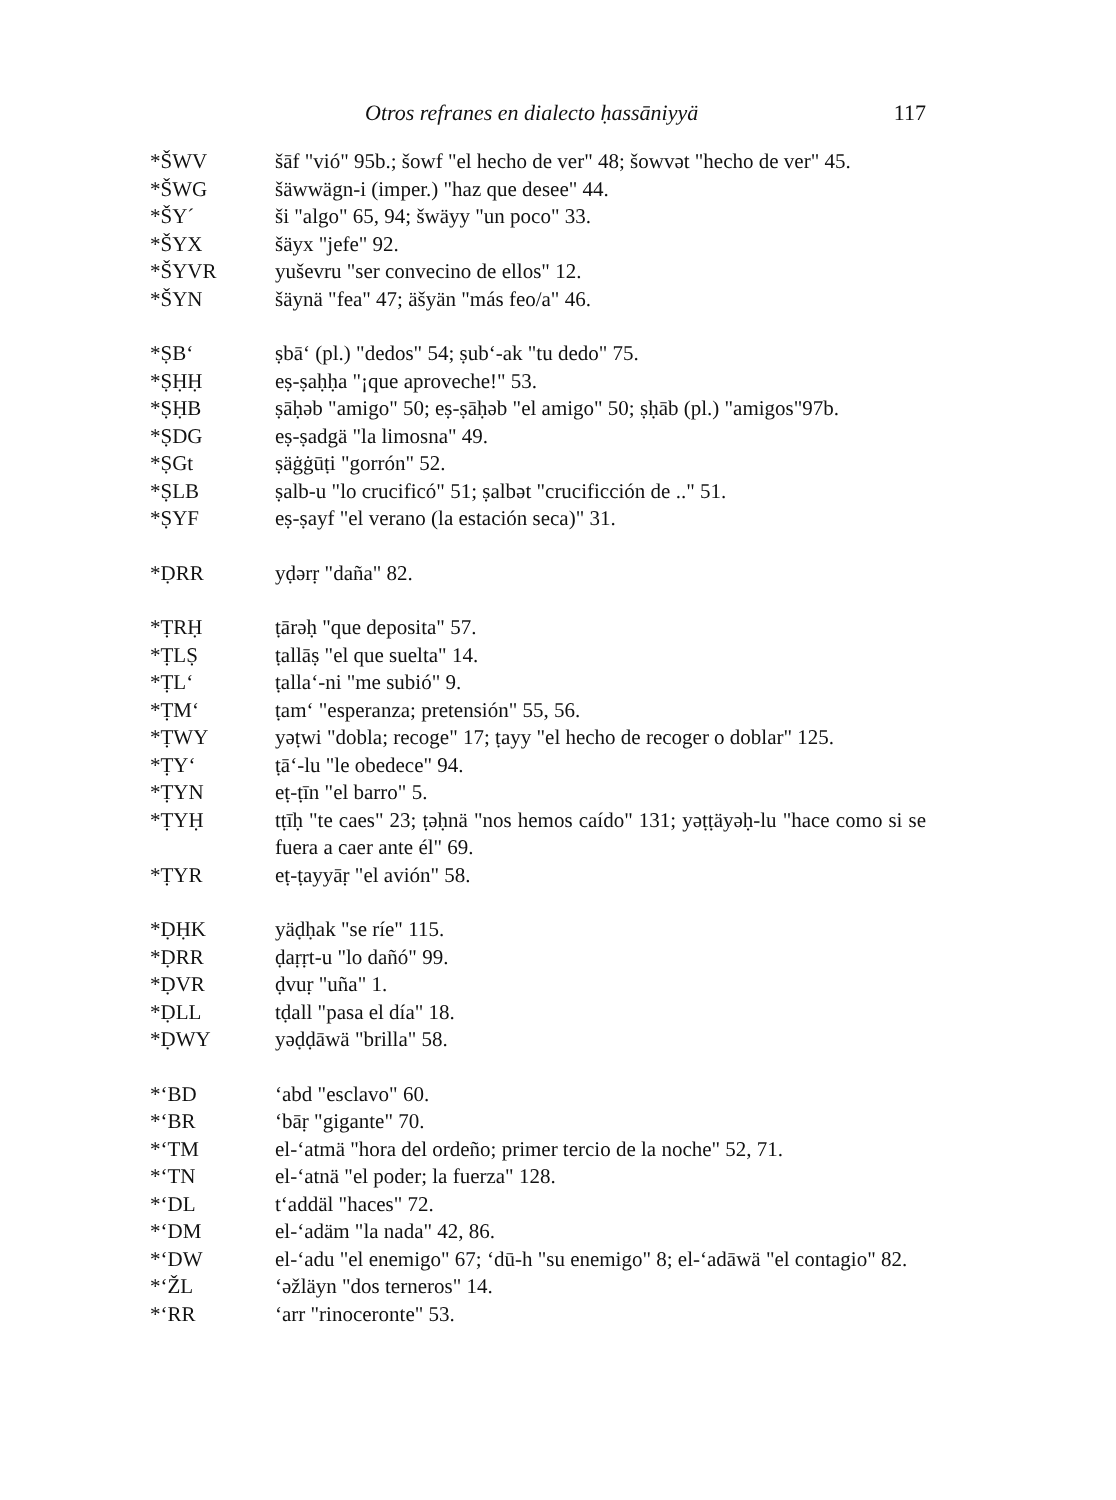Otros refranes en dialecto ḥassāniyyä 117
*ŠWV šāf "vió" 95b.; šowf "el hecho de ver" 48; šowvət "hecho de ver" 45.
*ŠWG šäwwägn-i (imper.) "haz que desee" 44.
*ŠY´ ši "algo" 65, 94; šwäyy "un poco" 33.
*ŠYX šäyx "jefe" 92.
*ŠYVR yuševru "ser convecino de ellos" 12.
*ŠYN šäynä "fea" 47; äšyän "más feo/a" 46.
*ṢB‘ ṣbā‘ (pl.) "dedos" 54; ṣub‘-ak "tu dedo" 75.
*ṢḤḤ eṣ-ṣaḥḥa "¡que aproveche!" 53.
*ṢḤB ṣāḥəb "amigo" 50; eṣ-ṣāḥəb "el amigo" 50; ṣḥāb (pl.) "amigos"97b.
*ṢDG eṣ-ṣadgä "la limosna" 49.
*ṢGt ṣäġġūṭi "gorrón" 52.
*ṢLB ṣalb-u "lo crucificó" 51; ṣalbət "crucificción de .." 51.
*ṢYF eṣ-ṣayf "el verano (la estación seca)" 31.
*ḌRR yḍərṛ "daña" 82.
*ṬRḤ ṭārəḥ "que deposita" 57.
*ṬLṢ ṭallāṣ "el que suelta" 14.
*ṬL‘ ṭalla‘-ni "me subió" 9.
*ṬM‘ ṭam‘ "esperanza; pretensión" 55, 56.
*ṬWY yəṭwi "dobla; recoge" 17; ṭayy "el hecho de recoger o doblar" 125.
*ṬY‘ ṭā‘-lu "le obedece" 94.
*ṬYN eṭ-ṭīn "el barro" 5.
*ṬYḤ tṭīḥ "te caes" 23; ṭəḥnä "nos hemos caído" 131; yəṭṭäyəḥ-lu "hace como si se fuera a caer ante él" 69.
*ṬYR eṭ-ṭayyāṛ "el avión" 58.
*ḌḤK yäḍḥak "se ríe" 115.
*ḌRR ḍaṛṛt-u "lo dañó" 99.
*ḌVR ḍvuṛ "uña" 1.
*ḌLL tḍall "pasa el día" 18.
*ḌWY yəḍḍāwä "brilla" 58.
*‘BD ‘abd "esclavo" 60.
*‘BR ‘bāṛ "gigante" 70.
*‘TM el-‘atmä "hora del ordeño; primer tercio de la noche" 52, 71.
*‘TN el-‘atnä "el poder; la fuerza" 128.
*‘DL t‘addäl "haces" 72.
*‘DM el-‘adäm "la nada" 42, 86.
*‘DW el-‘adu "el enemigo" 67; ‘dū-h "su enemigo" 8; el-‘adāwä "el contagio" 82.
*‘ŽL ‘əžläyn "dos terneros" 14.
*‘RR ‘arr "rinoceronte" 53.